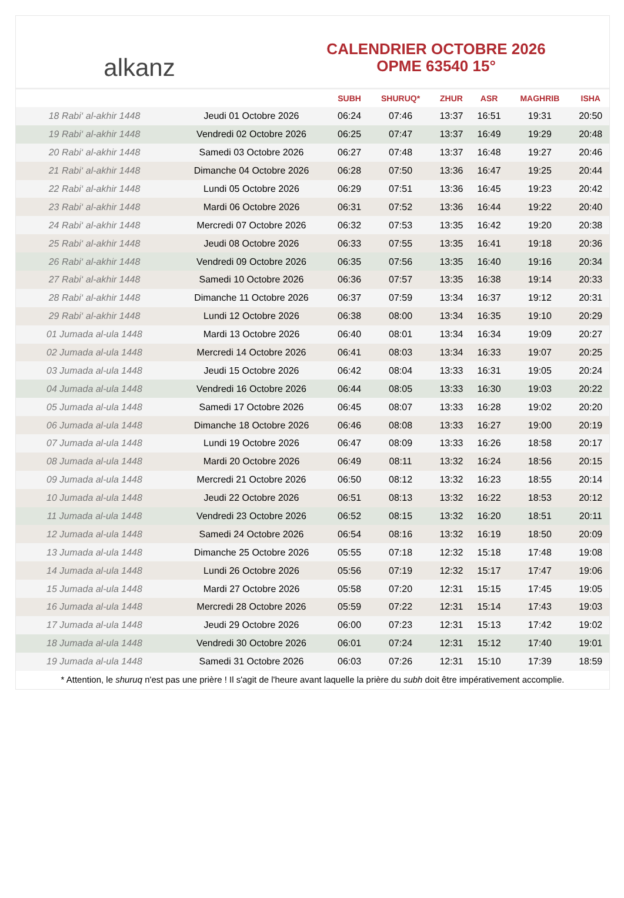alkanz
CALENDRIER OCTOBRE 2026
OPME 63540 15°
| | | SUBH | SHURUQ* | ZHUR | ASR | MAGHRIB | ISHA |
| --- | --- | --- | --- | --- | --- | --- | --- |
| 18 Rabi‘ al-akhir 1448 | Jeudi 01 Octobre 2026 | 06:24 | 07:46 | 13:37 | 16:51 | 19:31 | 20:50 |
| 19 Rabi‘ al-akhir 1448 | Vendredi 02 Octobre 2026 | 06:25 | 07:47 | 13:37 | 16:49 | 19:29 | 20:48 |
| 20 Rabi‘ al-akhir 1448 | Samedi 03 Octobre 2026 | 06:27 | 07:48 | 13:37 | 16:48 | 19:27 | 20:46 |
| 21 Rabi‘ al-akhir 1448 | Dimanche 04 Octobre 2026 | 06:28 | 07:50 | 13:36 | 16:47 | 19:25 | 20:44 |
| 22 Rabi‘ al-akhir 1448 | Lundi 05 Octobre 2026 | 06:29 | 07:51 | 13:36 | 16:45 | 19:23 | 20:42 |
| 23 Rabi‘ al-akhir 1448 | Mardi 06 Octobre 2026 | 06:31 | 07:52 | 13:36 | 16:44 | 19:22 | 20:40 |
| 24 Rabi‘ al-akhir 1448 | Mercredi 07 Octobre 2026 | 06:32 | 07:53 | 13:35 | 16:42 | 19:20 | 20:38 |
| 25 Rabi‘ al-akhir 1448 | Jeudi 08 Octobre 2026 | 06:33 | 07:55 | 13:35 | 16:41 | 19:18 | 20:36 |
| 26 Rabi‘ al-akhir 1448 | Vendredi 09 Octobre 2026 | 06:35 | 07:56 | 13:35 | 16:40 | 19:16 | 20:34 |
| 27 Rabi‘ al-akhir 1448 | Samedi 10 Octobre 2026 | 06:36 | 07:57 | 13:35 | 16:38 | 19:14 | 20:33 |
| 28 Rabi‘ al-akhir 1448 | Dimanche 11 Octobre 2026 | 06:37 | 07:59 | 13:34 | 16:37 | 19:12 | 20:31 |
| 29 Rabi‘ al-akhir 1448 | Lundi 12 Octobre 2026 | 06:38 | 08:00 | 13:34 | 16:35 | 19:10 | 20:29 |
| 01 Jumada al-ula 1448 | Mardi 13 Octobre 2026 | 06:40 | 08:01 | 13:34 | 16:34 | 19:09 | 20:27 |
| 02 Jumada al-ula 1448 | Mercredi 14 Octobre 2026 | 06:41 | 08:03 | 13:34 | 16:33 | 19:07 | 20:25 |
| 03 Jumada al-ula 1448 | Jeudi 15 Octobre 2026 | 06:42 | 08:04 | 13:33 | 16:31 | 19:05 | 20:24 |
| 04 Jumada al-ula 1448 | Vendredi 16 Octobre 2026 | 06:44 | 08:05 | 13:33 | 16:30 | 19:03 | 20:22 |
| 05 Jumada al-ula 1448 | Samedi 17 Octobre 2026 | 06:45 | 08:07 | 13:33 | 16:28 | 19:02 | 20:20 |
| 06 Jumada al-ula 1448 | Dimanche 18 Octobre 2026 | 06:46 | 08:08 | 13:33 | 16:27 | 19:00 | 20:19 |
| 07 Jumada al-ula 1448 | Lundi 19 Octobre 2026 | 06:47 | 08:09 | 13:33 | 16:26 | 18:58 | 20:17 |
| 08 Jumada al-ula 1448 | Mardi 20 Octobre 2026 | 06:49 | 08:11 | 13:32 | 16:24 | 18:56 | 20:15 |
| 09 Jumada al-ula 1448 | Mercredi 21 Octobre 2026 | 06:50 | 08:12 | 13:32 | 16:23 | 18:55 | 20:14 |
| 10 Jumada al-ula 1448 | Jeudi 22 Octobre 2026 | 06:51 | 08:13 | 13:32 | 16:22 | 18:53 | 20:12 |
| 11 Jumada al-ula 1448 | Vendredi 23 Octobre 2026 | 06:52 | 08:15 | 13:32 | 16:20 | 18:51 | 20:11 |
| 12 Jumada al-ula 1448 | Samedi 24 Octobre 2026 | 06:54 | 08:16 | 13:32 | 16:19 | 18:50 | 20:09 |
| 13 Jumada al-ula 1448 | Dimanche 25 Octobre 2026 | 05:55 | 07:18 | 12:32 | 15:18 | 17:48 | 19:08 |
| 14 Jumada al-ula 1448 | Lundi 26 Octobre 2026 | 05:56 | 07:19 | 12:32 | 15:17 | 17:47 | 19:06 |
| 15 Jumada al-ula 1448 | Mardi 27 Octobre 2026 | 05:58 | 07:20 | 12:31 | 15:15 | 17:45 | 19:05 |
| 16 Jumada al-ula 1448 | Mercredi 28 Octobre 2026 | 05:59 | 07:22 | 12:31 | 15:14 | 17:43 | 19:03 |
| 17 Jumada al-ula 1448 | Jeudi 29 Octobre 2026 | 06:00 | 07:23 | 12:31 | 15:13 | 17:42 | 19:02 |
| 18 Jumada al-ula 1448 | Vendredi 30 Octobre 2026 | 06:01 | 07:24 | 12:31 | 15:12 | 17:40 | 19:01 |
| 19 Jumada al-ula 1448 | Samedi 31 Octobre 2026 | 06:03 | 07:26 | 12:31 | 15:10 | 17:39 | 18:59 |
* Attention, le shuruq n'est pas une prière ! Il s'agit de l'heure avant laquelle la prière du subh doit être impérativement accomplie.